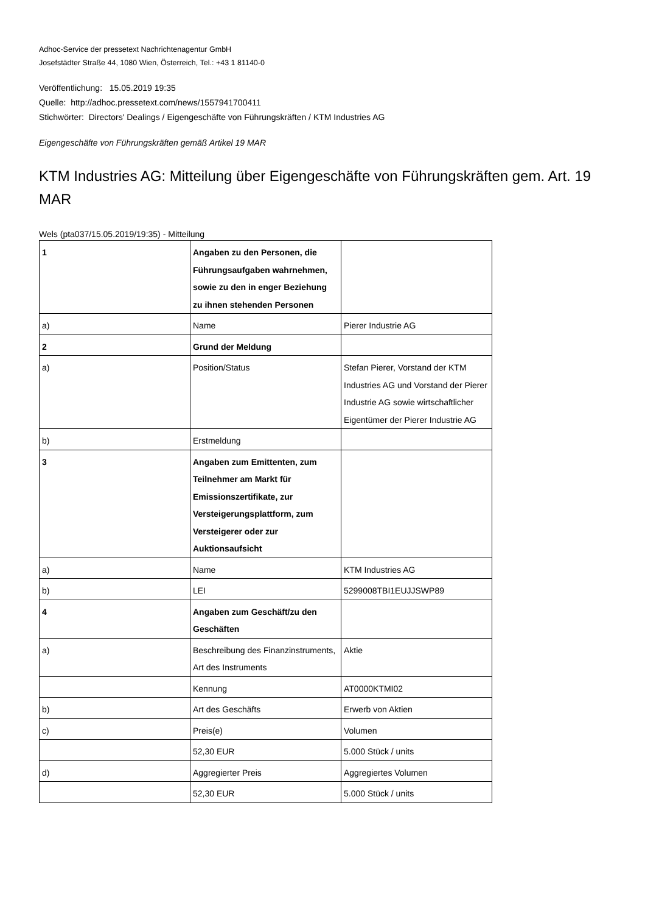Adhoc-Service der pressetext Nachrichtenagentur GmbH
Josefstädter Straße 44, 1080 Wien, Österreich, Tel.: +43 1 81140-0
Veröffentlichung: 15.05.2019 19:35
Quelle: http://adhoc.pressetext.com/news/1557941700411
Stichwörter: Directors' Dealings / Eigengeschäfte von Führungskräften / KTM Industries AG
Eigengeschäfte von Führungskräften gemäß Artikel 19 MAR
KTM Industries AG: Mitteilung über Eigengeschäfte von Führungskräften gem. Art. 19 MAR
Wels (pta037/15.05.2019/19:35) - Mitteilung
| 1 | Angaben zu den Personen, die Führungsaufgaben wahrnehmen, sowie zu den in enger Beziehung zu ihnen stehenden Personen | |
| a) | Name | Pierer Industrie AG |
| 2 | Grund der Meldung | |
| a) | Position/Status | Stefan Pierer, Vorstand der KTM Industries AG und Vorstand der Pierer Industrie AG sowie wirtschaftlicher Eigentümer der Pierer Industrie AG |
| b) | Erstmeldung | |
| 3 | Angaben zum Emittenten, zum Teilnehmer am Markt für Emissionszertifikate, zur Versteigerungsplattform, zum Versteigerer oder zur Auktionsaufsicht | |
| a) | Name | KTM Industries AG |
| b) | LEI | 5299008TBI1EUJJSWP89 |
| 4 | Angaben zum Geschäft/zu den Geschäften | |
| a) | Beschreibung des Finanzinstruments, Art des Instruments | Aktie |
| | Kennung | AT0000KTMI02 |
| b) | Art des Geschäfts | Erwerb von Aktien |
| c) | Preis(e) | Volumen |
| | 52,30 EUR | 5.000 Stück / units |
| d) | Aggregierter Preis | Aggregiertes Volumen |
| | 52,30 EUR | 5.000 Stück / units |